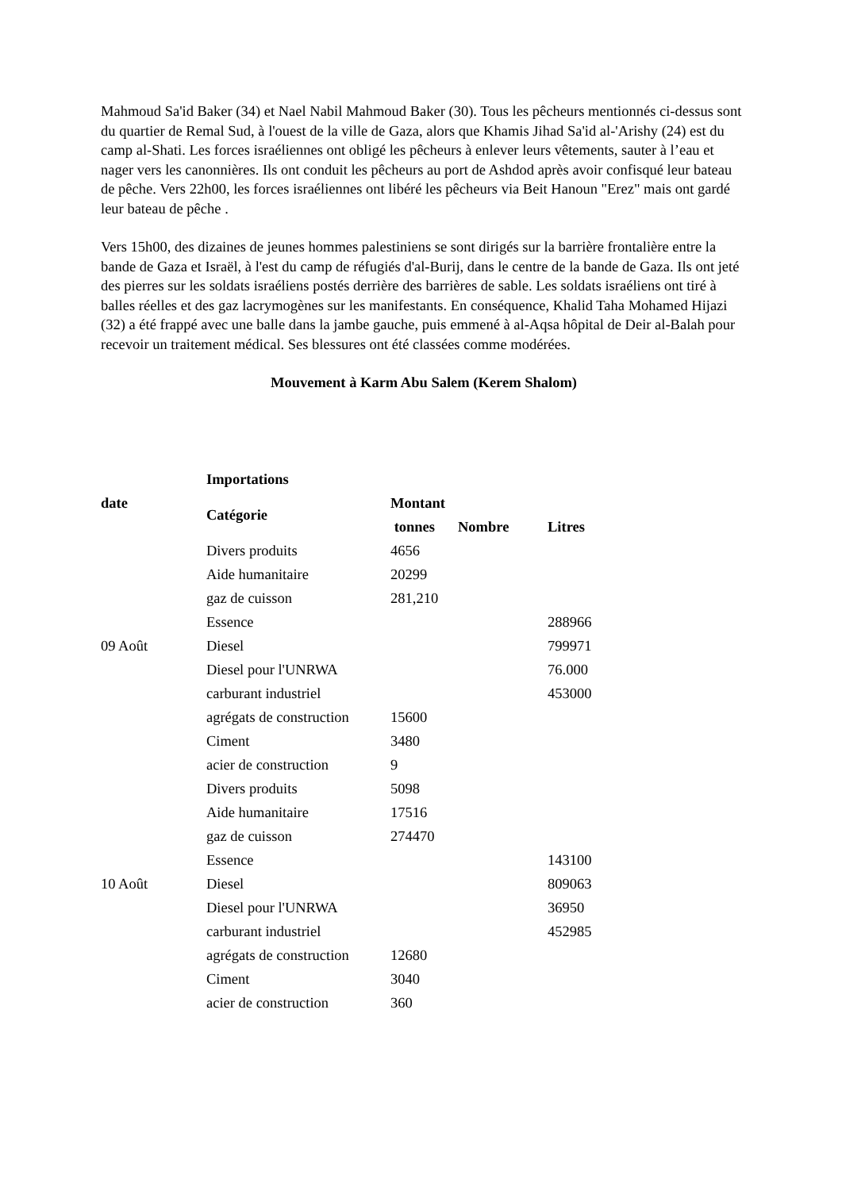Mahmoud Sa'id Baker (34) et Nael Nabil Mahmoud Baker (30). Tous les pêcheurs mentionnés ci-dessus sont du quartier de Remal Sud, à l'ouest de la ville de Gaza, alors que Khamis Jihad Sa'id al-'Arishy (24) est du camp al-Shati. Les forces israéliennes ont obligé les pêcheurs à enlever leurs vêtements, sauter à l’eau et nager vers les canonnières. Ils ont conduit les pêcheurs au port de Ashdod après avoir confisqué leur bateau de pêche. Vers 22h00, les forces israéliennes ont libéré les pêcheurs via Beit Hanoun "Erez" mais ont gardé leur bateau de pêche .
Vers 15h00, des dizaines de jeunes hommes palestiniens se sont dirigés sur la barrière frontalière entre la bande de Gaza et Israël, à l'est du camp de réfugiés d'al-Burij, dans le centre de la bande de Gaza. Ils ont jeté des pierres sur les soldats israéliens postés derrière des barrières de sable. Les soldats israéliens ont tiré à balles réelles et des gaz lacrymogènes sur les manifestants. En conséquence, Khalid Taha Mohamed Hijazi (32) a été frappé avec une balle dans la jambe gauche, puis emmené à al-Aqsa hôpital de Deir al-Balah pour recevoir un traitement médical. Ses blessures ont été classées comme modérées.
Mouvement à Karm Abu Salem (Kerem Shalom)
| date | Importations | | | |
| --- | --- | --- | --- | --- |
| | Catégorie | Montant | | |
| | | tonnes | Nombre | Litres |
| 09 Août | Divers produits | 4656 | | |
| | Aide humanitaire | 20299 | | |
| | gaz de cuisson | 281,210 | | |
| | Essence | | | 288966 |
| | Diesel | | | 799971 |
| | Diesel pour l'UNRWA | | | 76.000 |
| | carburant industriel | | | 453000 |
| | agrégats de construction | 15600 | | |
| | Ciment | 3480 | | |
| 10 Août | acier de construction | 9 | | |
| | Divers produits | 5098 | | |
| | Aide humanitaire | 17516 | | |
| | gaz de cuisson | 274470 | | |
| | Essence | | | 143100 |
| | Diesel | | | 809063 |
| | Diesel pour l'UNRWA | | | 36950 |
| | carburant industriel | | | 452985 |
| | agrégats de construction | 12680 | | |
| | Ciment | 3040 | | |
| | acier de construction | 360 | | |